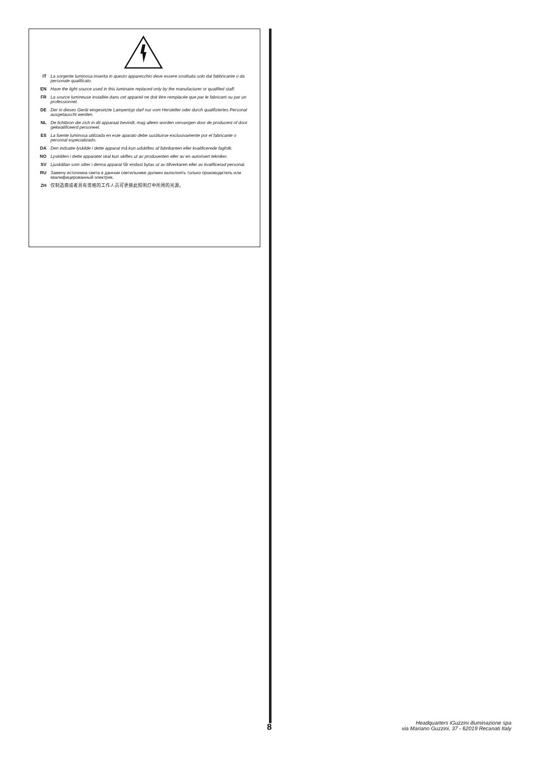IT La sorgente luminosa inserita in questo apparecchio deve essere sostituita solo dal fabbricante o da personale qualificato.
EN Have the light source used in this luminaire replaced only by the manufacturer or qualified staff.
FR La source lumineuse installée dans cet appareil ne doit être remplacée que par le fabricant ou par un professionnel.
DE Der in dieses Gerät eingesetzte Lampentyp darf nur vom Hersteller oder durch qualifiziertes Personal ausgetauscht werden.
NL De lichtbron die zich in dit apparaat bevindt, mag alleen worden vervangen door de producent of door gekwalificeerd personeel.
ES La fuente luminosa utilizada en este aparato debe sustituirse exclusivamente por el fabricante o personal especializado.
DA Den indsatte lyskilde i dette apparat må kun udskiftes af fabrikanten eller kvalificerede fagfolk.
NO Lyskilden i dette apparatet skal kun skiftes ut av produsenten eller av en autorisert tekniker.
SV Ljuskällan som sitter i denna apparat får endast bytas ut av tillverkaren eller av kvalificerad personal.
RU Замену источника света в данном светильнике должен выполнять только производитель или квалифицированный электрик.
ZH 仅制造商或者具有资格的工作人员可更换此照明灯中所用的光源。
8
Headquarters iGuzzini illuminazione spa
via Mariano Guzzini, 37 - 62019 Recanati Italy